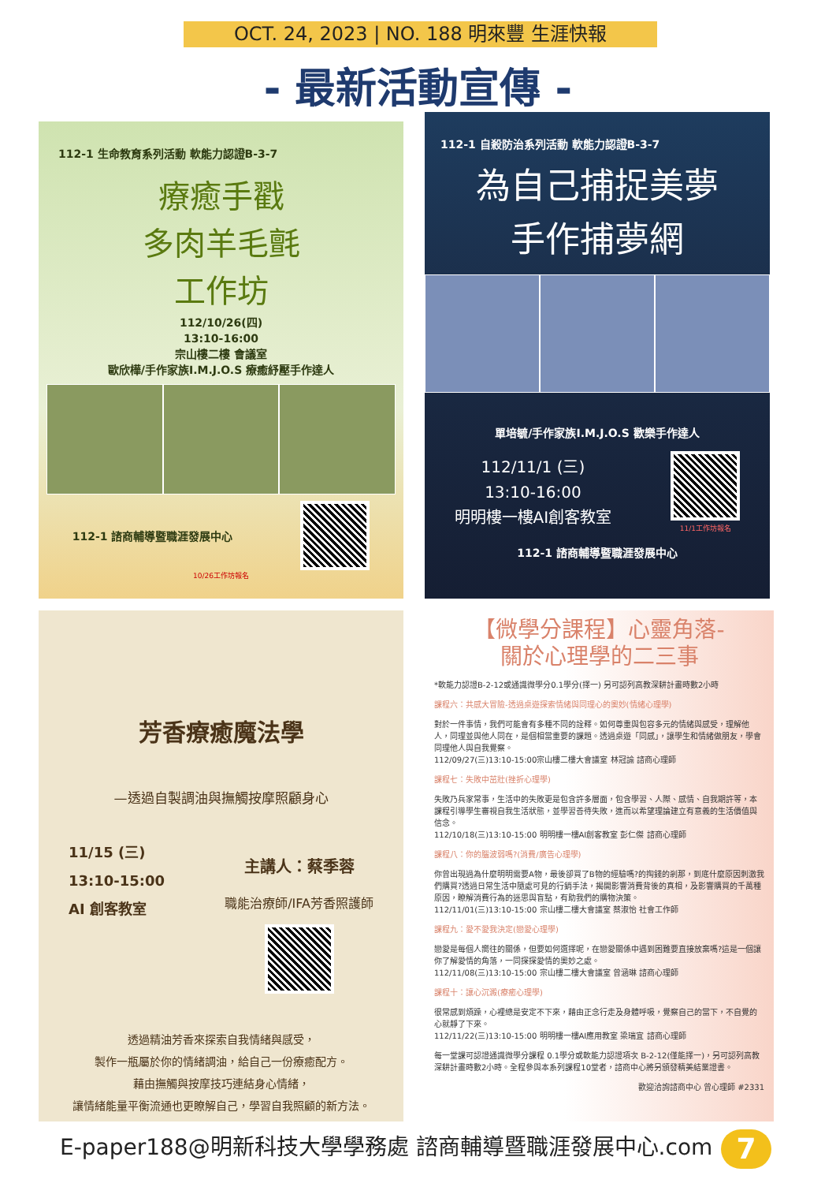OCT. 24, 2023 | NO. 188 明來豐 生涯快報
- 最新活動宣傳 -
112-1 生命教育系列活動 軟能力認證B-3-7
療癒手戳
多肉羊毛氈
工作坊
112/10/26(四)
13:10-16:00
宗山樓二樓 會議室
歐欣樺/手作家族I.M.J.O.S 療癒紓壓手作達人
112-1 諮商輔導暨職涯發展中心
10/26工作坊報名
112-1 自殺防治系列活動 軟能力認證B-3-7
為自己捕捉美夢
手作捕夢網
單培毓/手作家族I.M.J.O.S 歡樂手作達人
112/11/1 (三)
13:10-16:00
明明樓一樓AI創客教室
11/1工作坊報名
112-1 諮商輔導暨職涯發展中心
芳香療癒魔法學
—透過自製調油與撫觸按摩照顧身心
11/15 (三)
13:10-15:00
AI 創客教室
主講人：蔡季蓉
職能治療師/IFA芳香照護師
透過精油芳香來探索自我情緒與感受，
製作一瓶屬於你的情緒調油，給自己一份療癒配方。
藉由撫觸與按摩技巧連結身心情緒，
讓情緒能量平衡流通也更瞭解自己，學習自我照顧的新方法。
【微學分課程】心靈角落-
關於心理學的二三事
*軟能力認證B-2-12或通識微學分0.1學分(擇一) 另可認列高教深耕計畫時數2小時
課程六：共感大冒險-透過桌遊探索情緒與同理心的奧妙(情緒心理學)
對於一件事情，我們可能會有多種不同的詮釋。如何尊重與包容多元的情緒與感受，理解他人，同理並與他人同在，是個相當重要的課題。透過桌遊「同感」，讓學生和情緒做朋友，學會同理他人與自我覺察。
112/09/27(三)13:10-15:00宗山樓二樓大會議室 林冠諭 諮商心理師
課程七：失敗中茁壯(挫折心理學)
失敗乃兵家常事，生活中的失敗更是包含許多層面，包含學習、人際、感情、自我期許等，本課程引導學生審視自我生活狀態，並學習善待失敗，進而以希望理論建立有意義的生活價值與信念。
112/10/18(三)13:10-15:00 明明樓一樓AI創客教室 彭仁傑 諮商心理師
課程八：你的腦波弱嗎?(消費/廣告心理學)
你曾出現過為什麼明明需要A物，最後卻買了B物的經驗嗎?的掏錢的剎那，到底什麼原因刺激我們購買?透過日常生活中隨處可見的行銷手法，揭開影響消費背後的真相，及影響購買的千萬種原因，瞭解消費行為的迷思與盲點，有助我們的購物決策。
112/11/01(三)13:10-15:00 宗山樓二樓大會議室 蔡淑怡 社會工作師
課程九：愛不愛我決定(戀愛心理學)
戀愛是每個人嚮往的關係，但要如何選擇呢，在戀愛關係中遇到困難要直接放棄嗎?這是一個讓你了解愛情的角落，一同探探愛情的奧妙之處。
112/11/08(三)13:10-15:00 宗山樓二樓大會議室 曾涵琳 諮商心理師
課程十：讓心沉澱(療癒心理學)
很常感到煩躁，心裡總是安定不下來，藉由正念行走及身體呼吸，覺察自己的當下，不自覺的心就靜了下來。
112/11/22(三)13:10-15:00 明明樓一樓AI應用教室 梁瑞宜 諮商心理師
每一堂課可認證通識微學分課程 0.1學分或軟能力認證項次 B-2-12(僅能擇一)，另可認列高教深耕計畫時數2小時。全程參與本系列課程10堂者，諮商中心將另頒發精美結業證書。
歡迎洽詢諮商中心 曾心理師 #2331
E-paper188@明新科技大學學務處 諮商輔導暨職涯發展中心.com
7